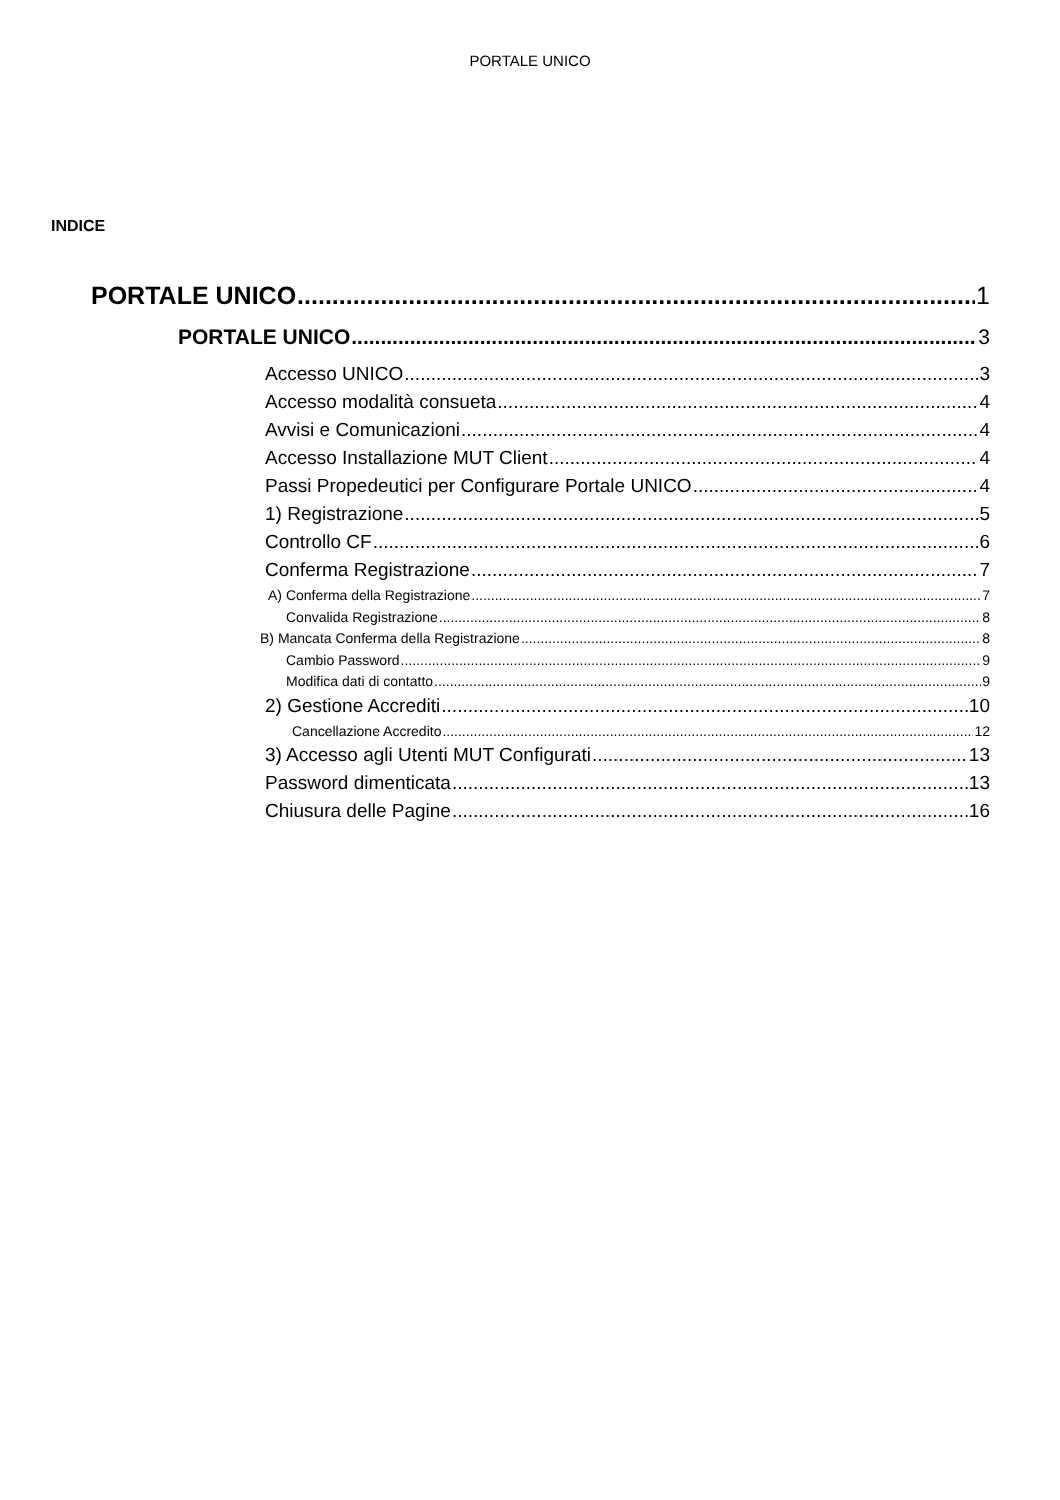PORTALE UNICO
INDICE
PORTALE UNICO 1
PORTALE UNICO 3
Accesso UNICO 3
Accesso modalità consueta 4
Avvisi e Comunicazioni 4
Accesso Installazione MUT Client 4
Passi Propedeutici per Configurare Portale UNICO 4
1) Registrazione 5
Controllo CF 6
Conferma Registrazione 7
A) Conferma della Registrazione 7
Convalida Registrazione 8
B) Mancata Conferma della Registrazione 8
Cambio Password 9
Modifica dati di contatto 9
2) Gestione Accrediti 10
Cancellazione Accredito 12
3) Accesso agli Utenti MUT Configurati 13
Password dimenticata 13
Chiusura delle Pagine 16